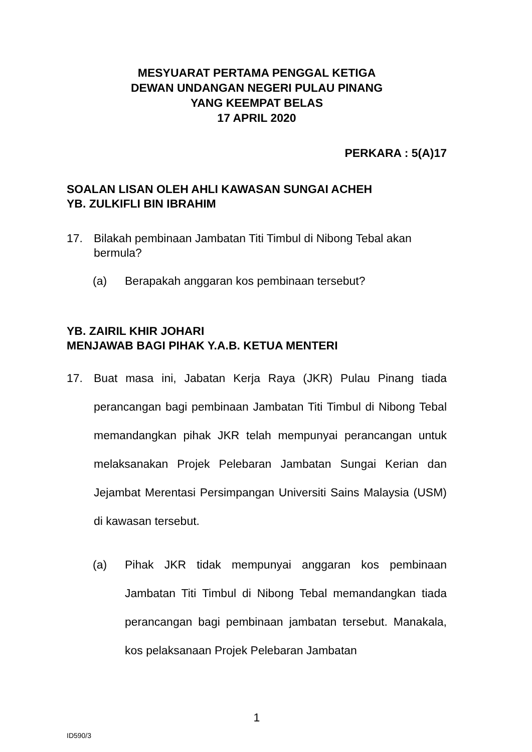MESYUARAT PERTAMA PENGGAL KETIGA
DEWAN UNDANGAN NEGERI PULAU PINANG
YANG KEEMPAT BELAS
17 APRIL 2020
PERKARA : 5(A)17
SOALAN LISAN OLEH AHLI KAWASAN SUNGAI ACHEH
YB. ZULKIFLI BIN IBRAHIM
17. Bilakah pembinaan Jambatan Titi Timbul di Nibong Tebal akan bermula?
(a) Berapakah anggaran kos pembinaan tersebut?
YB. ZAIRIL KHIR JOHARI
MENJAWAB BAGI PIHAK Y.A.B. KETUA MENTERI
17. Buat masa ini, Jabatan Kerja Raya (JKR) Pulau Pinang tiada perancangan bagi pembinaan Jambatan Titi Timbul di Nibong Tebal memandangkan pihak JKR telah mempunyai perancangan untuk melaksanakan Projek Pelebaran Jambatan Sungai Kerian dan Jejambat Merentasi Persimpangan Universiti Sains Malaysia (USM) di kawasan tersebut.
(a) Pihak JKR tidak mempunyai anggaran kos pembinaan Jambatan Titi Timbul di Nibong Tebal memandangkan tiada perancangan bagi pembinaan jambatan tersebut. Manakala, kos pelaksanaan Projek Pelebaran Jambatan
1
ID590/3